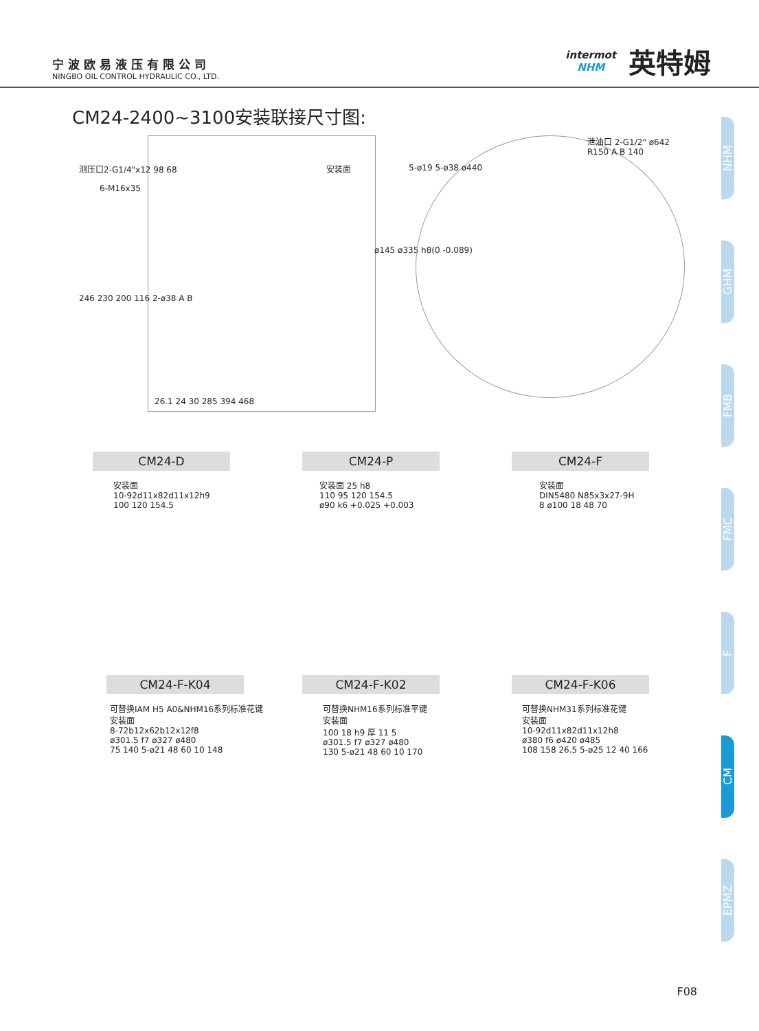宁波欧易液压有限公司
NINGBO OIL CONTROL HYDRAULIC CO., LTD.
intermot
NHM
英特姆
CM24-2400~3100安装联接尺寸图:
测压口2-G1/4"x12 98 68
6-M16x35
安装面
246 230 200 116 2-ø38 A B
ø145 ø335 h8(0 -0.089)
26.1 24 30 285 394 468
5-ø19 5-ø38 ø440
泄油口 2-G1/2" ø642 R150 A B 140
CM24-D CM24-P CM24-F
安装面
10-92d11x82d11x12h9
100 120 154.5
安装面 25 h8
110 95 120 154.5
ø90 k6 +0.025 +0.003
安装面
DIN5480 N85x3x27-9H
8 ø100 18 48 70
CM24-F-K04 CM24-F-K02 CM24-F-K06
可替换IAM H5 A0&NHM16系列标准花键
安装面
8-72b12x62b12x12f8
ø301.5 f7 ø327 ø480
75 140 5-ø21 48 60 10 148
可替换NHM16系列标准平键
安装面
100 18 h9 厚 11 5
ø301.5 f7 ø327 ø480
130 5-ø21 48 60 10 170
可替换NHM31系列标准花键
安装面
10-92d11x82d11x12h8
ø380 f6 ø420 ø485
108 158 26.5 5-ø25 12 40 166
NHM
GHM
FMB
FMC
F
CM
EPMZ
F08